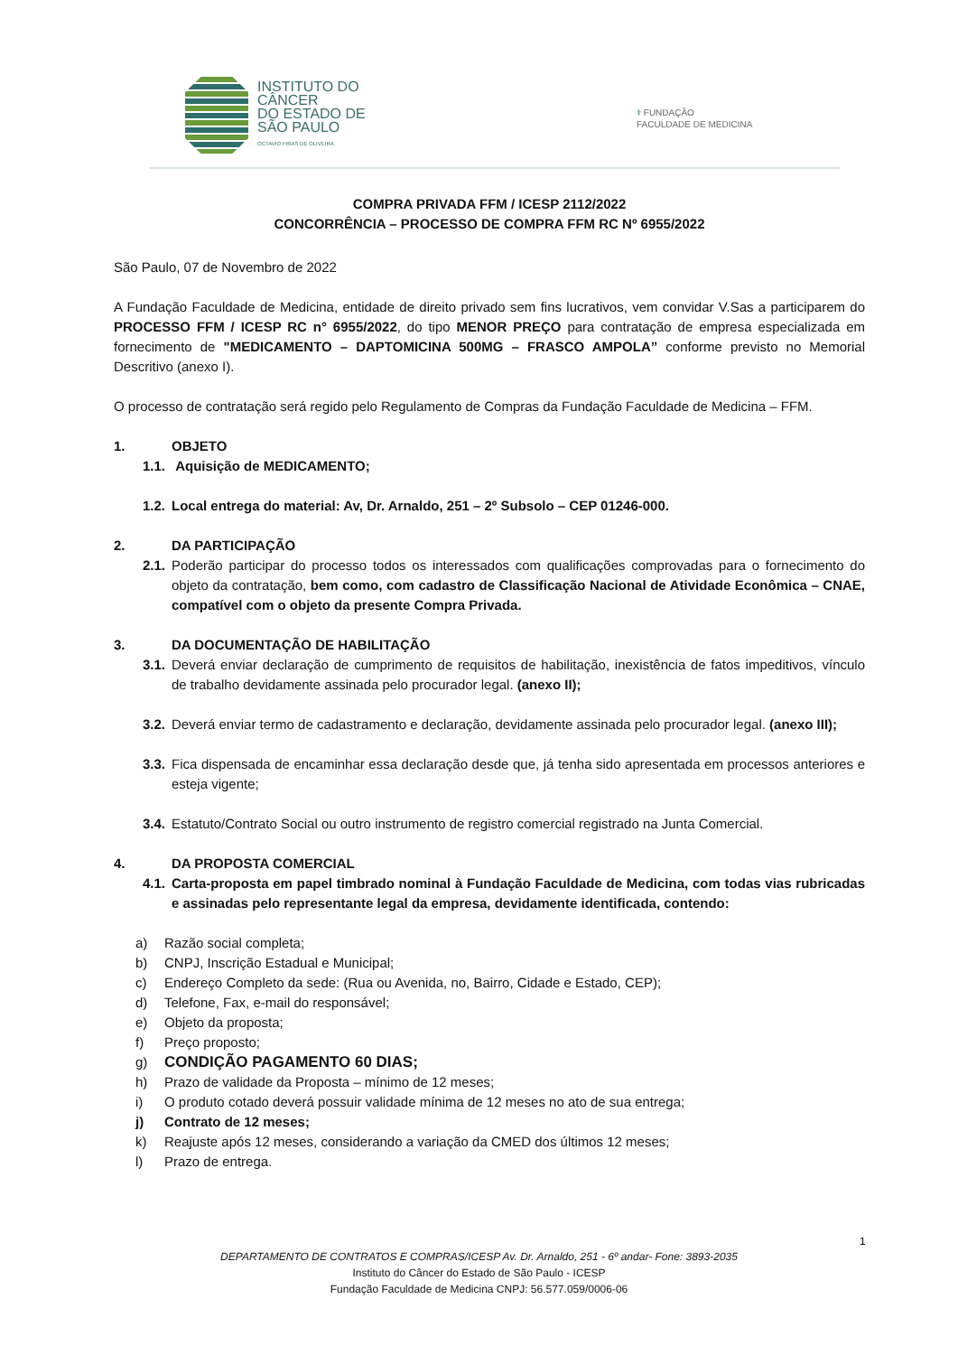INSTITUTO DO
CÂNCER
DO ESTADO DE
SÃO PAULO
OCTAVIO FRIAS DE OLIVEIRA
⚕ FUNDAÇÃO
FACULDADE DE MEDICINA
COMPRA PRIVADA FFM / ICESP 2112/2022
CONCORRÊNCIA – PROCESSO DE COMPRA FFM RC Nº 6955/2022
São Paulo, 07 de Novembro de 2022
A Fundação Faculdade de Medicina, entidade de direito privado sem fins lucrativos, vem convidar V.Sas a participarem do PROCESSO FFM / ICESP RC n° 6955/2022, do tipo MENOR PREÇO para contratação de empresa especializada em fornecimento de "MEDICAMENTO – DAPTOMICINA 500MG – FRASCO AMPOLA” conforme previsto no Memorial Descritivo (anexo I).
O processo de contratação será regido pelo Regulamento de Compras da Fundação Faculdade de Medicina – FFM.
1. OBJETO
1.1. Aquisição de MEDICAMENTO;
1.2. Local entrega do material: Av, Dr. Arnaldo, 251 – 2º Subsolo – CEP 01246-000.
2. DA PARTICIPAÇÃO
2.1. Poderão participar do processo todos os interessados com qualificações comprovadas para o fornecimento do objeto da contratação, bem como, com cadastro de Classificação Nacional de Atividade Econômica – CNAE, compatível com o objeto da presente Compra Privada.
3. DA DOCUMENTAÇÃO DE HABILITAÇÃO
3.1. Deverá enviar declaração de cumprimento de requisitos de habilitação, inexistência de fatos impeditivos, vínculo de trabalho devidamente assinada pelo procurador legal. (anexo II);
3.2. Deverá enviar termo de cadastramento e declaração, devidamente assinada pelo procurador legal. (anexo III);
3.3. Fica dispensada de encaminhar essa declaração desde que, já tenha sido apresentada em processos anteriores e esteja vigente;
3.4. Estatuto/Contrato Social ou outro instrumento de registro comercial registrado na Junta Comercial.
4. DA PROPOSTA COMERCIAL
4.1. Carta-proposta em papel timbrado nominal à Fundação Faculdade de Medicina, com todas vias rubricadas e assinadas pelo representante legal da empresa, devidamente identificada, contendo:
a) Razão social completa;
b) CNPJ, Inscrição Estadual e Municipal;
c) Endereço Completo da sede: (Rua ou Avenida, no, Bairro, Cidade e Estado, CEP);
d) Telefone, Fax, e-mail do responsável;
e) Objeto da proposta;
f) Preço proposto;
g) CONDIÇÃO PAGAMENTO 60 DIAS;
h) Prazo de validade da Proposta – mínimo de 12 meses;
i) O produto cotado deverá possuir validade mínima de 12 meses no ato de sua entrega;
j) Contrato de 12 meses;
k) Reajuste após 12 meses, considerando a variação da CMED dos últimos 12 meses;
l) Prazo de entrega.
1
DEPARTAMENTO DE CONTRATOS E COMPRAS/ICESP Av. Dr. Arnaldo, 251 - 6º andar- Fone: 3893-2035
Instituto do Câncer do Estado de São Paulo - ICESP
Fundação Faculdade de Medicina CNPJ: 56.577.059/0006-06